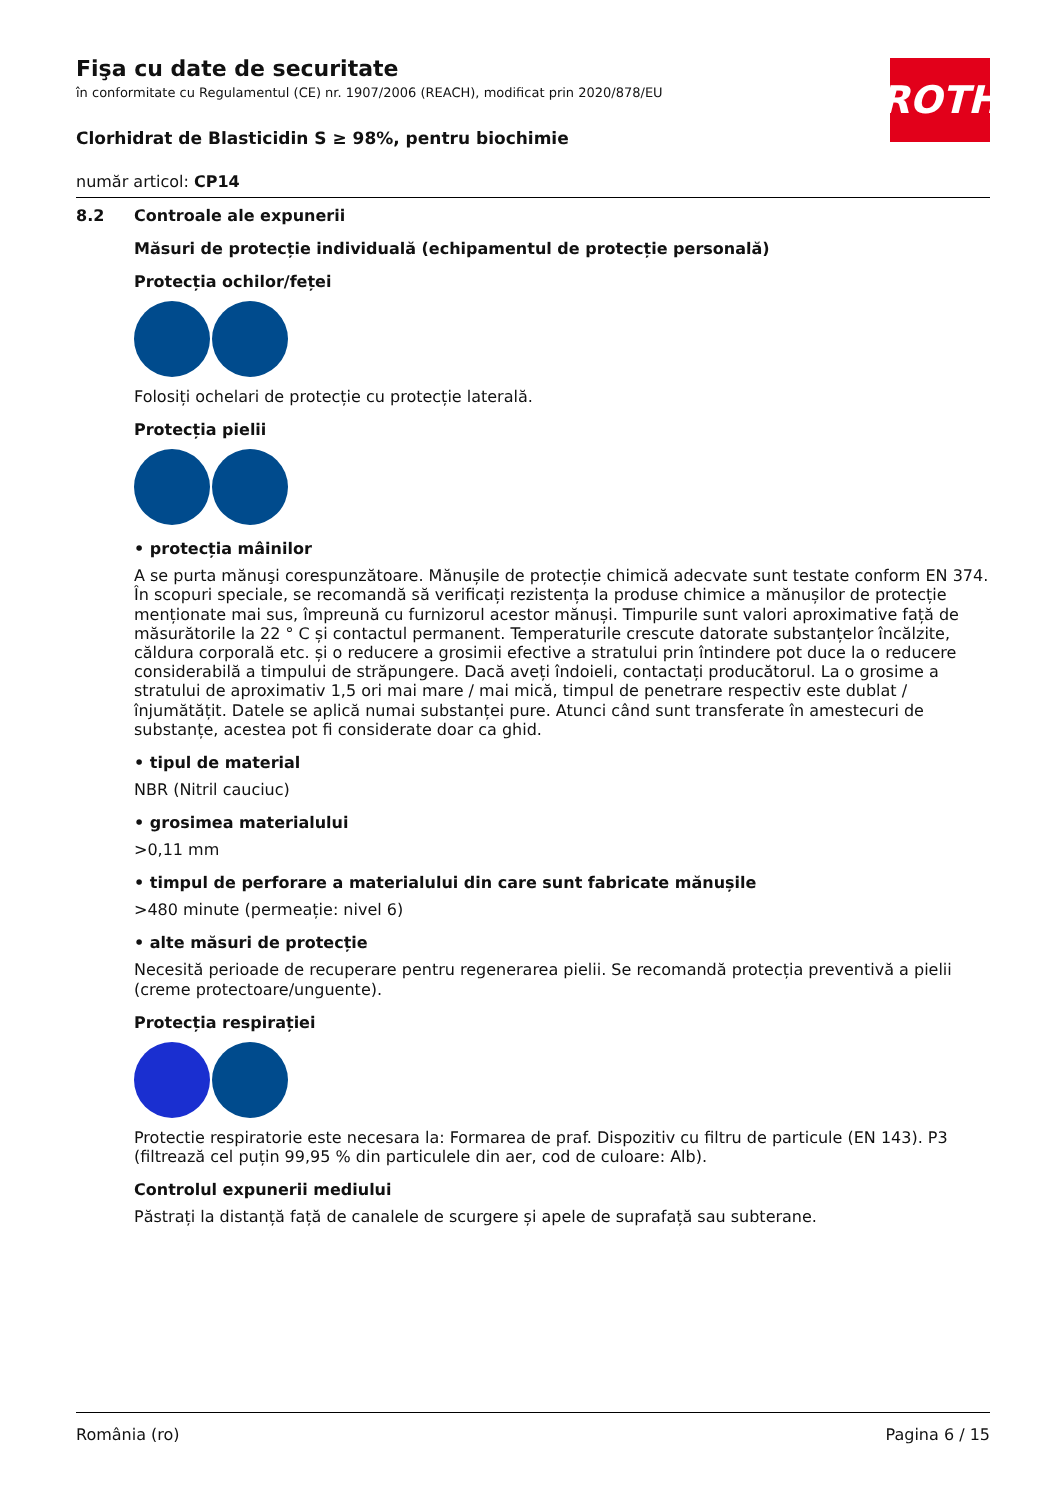ROTH
Fişa cu date de securitate
în conformitate cu Regulamentul (CE) nr. 1907/2006 (REACH), modificat prin 2020/878/EU
Clorhidrat de Blasticidin S ≥ 98%, pentru biochimie
număr articol: CP14
8.2 Controale ale expunerii
Măsuri de protecție individuală (echipamentul de protecție personală)
Protecția ochilor/feței
Folosiți ochelari de protecție cu protecție laterală.
Protecția pielii
• protecția mâinilor
A se purta mănuşi corespunzătoare. Mănușile de protecție chimică adecvate sunt testate conform EN 374. În scopuri speciale, se recomandă să verificați rezistența la produse chimice a mănușilor de protecție menționate mai sus, împreună cu furnizorul acestor mănuși. Timpurile sunt valori aproximative față de măsurătorile la 22 ° C și contactul permanent. Temperaturile crescute datorate substanțelor încălzite, căldura corporală etc. și o reducere a grosimii efective a stratului prin întindere pot duce la o reducere considerabilă a timpului de străpungere. Dacă aveți îndoieli, contactați producătorul. La o grosime a stratului de aproximativ 1,5 ori mai mare / mai mică, timpul de penetrare respectiv este dublat / înjumătățit. Datele se aplică numai substanței pure. Atunci când sunt transferate în amestecuri de substanțe, acestea pot fi considerate doar ca ghid.
• tipul de material
NBR (Nitril cauciuc)
• grosimea materialului
>0,11 mm
• timpul de perforare a materialului din care sunt fabricate mănușile
>480 minute (permeație: nivel 6)
• alte măsuri de protecție
Necesită perioade de recuperare pentru regenerarea pielii. Se recomandă protecția preventivă a pielii (creme protectoare/unguente).
Protecția respirației
Protectie respiratorie este necesara la: Formarea de praf. Dispozitiv cu filtru de particule (EN 143). P3 (filtrează cel puțin 99,95 % din particulele din aer, cod de culoare: Alb).
Controlul expunerii mediului
Păstrați la distanță față de canalele de scurgere și apele de suprafață sau subterane.
România (ro) Pagina 6 / 15